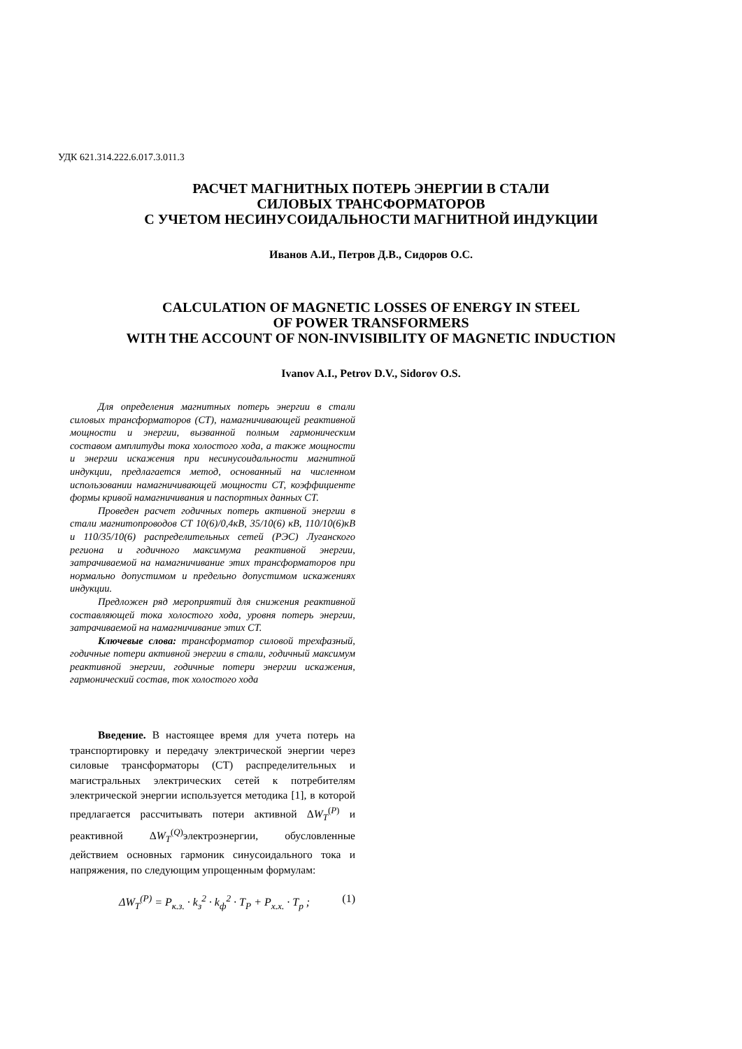УДК 621.314.222.6.017.3.011.3
РАСЧЕТ МАГНИТНЫХ ПОТЕРЬ ЭНЕРГИИ В СТАЛИ
СИЛОВЫХ ТРАНСФОРМАТОРОВ
С УЧЕТОМ НЕСИНУСОИДАЛЬНОСТИ МАГНИТНОЙ ИНДУКЦИИ
Иванов А.И., Петров Д.В., Сидоров О.С.
CALCULATION OF MAGNETIC LOSSES OF ENERGY IN STEEL
OF POWER TRANSFORMERS
WITH THE ACCOUNT OF NON-INVISIBILITY OF MAGNETIC INDUCTION
Ivanov A.I., Petrov D.V., Sidorov O.S.
Для определения магнитных потерь энергии в стали силовых трансформаторов (СТ), намагничивающей реактивной мощности и энергии, вызванной полным гармоническим составом амплитуды тока холостого хода, а также мощности и энергии искажения при несинусоидальности магнитной индукции, предлагается метод, основанный на численном использовании намагничивающей мощности СТ, коэффициенте формы кривой намагничивания и паспортных данных СТ.
Проведен расчет годичных потерь активной энергии в стали магнитопроводов СТ 10(6)/0,4кВ, 35/10(6) кВ, 110/10(6)кВ и 110/35/10(6) распределительных сетей (РЭС) Луганского региона и годичного максимума реактивной энергии, затрачиваемой на намагничивание этих трансформаторов при нормально допустимом и предельно допустимом искажениях индукции.
Предложен ряд мероприятий для снижения реактивной составляющей тока холостого хода, уровня потерь энергии, затрачиваемой на намагничивание этих СТ.
Ключевые слова: трансформатор силовой трехфазный, годичные потери активной энергии в стали, годичный максимум реактивной энергии, годичные потери энергии искажения, гармонический состав, ток холостого хода
Введение. В настоящее время для учета потерь на транспортировку и передачу электрической энергии через силовые трансформаторы (СТ) распределительных и магистральных электрических сетей к потребителям электрической энергии используется методика [1], в которой предлагается рассчитывать потери активной ΔW<sub>T</sub><sup>(P)</sup> и реактивной ΔW<sub>T</sub><sup>(Q)</sup>электроэнергии, обусловленные действием основных гармоник синусоидального тока и напряжения, по следующим упрощенным формулам:
ΔW<sub>T</sub><sup>(P)</sup> = P<sub>к.з.</sub> · k<sub>з</sub><sup>2</sup> · k<sub>ф</sub><sup>2</sup> · T<sub>P</sub> + P<sub>х.х.</sub> · T<sub>p</sub> ; (1)